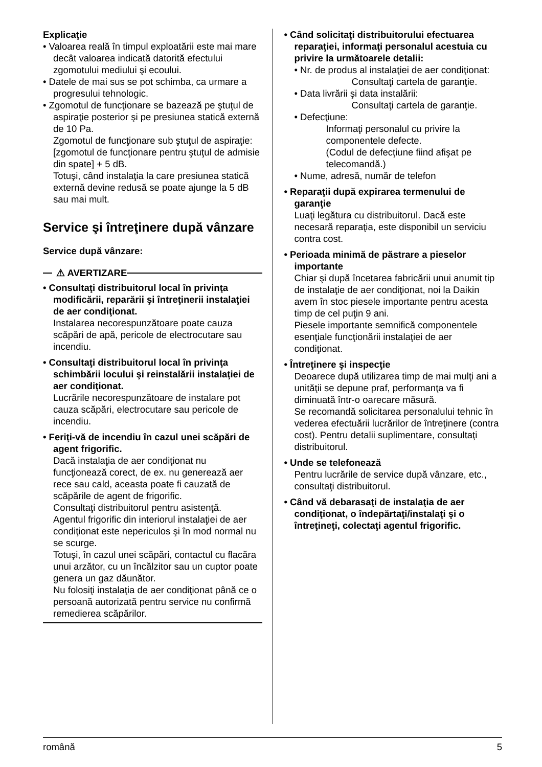Explicaţie
• Valoarea reală în timpul exploatării este mai mare decât valoarea indicată datorită efectului zgomotului mediului şi ecoului.
• Datele de mai sus se pot schimba, ca urmare a progresului tehnologic.
• Zgomotul de funcţionare se bazează pe ştuţul de aspiraţie posterior şi pe presiunea statică externă de 10 Pa.
Zgomotul de funcţionare sub ştuţul de aspiraţie: [zgomotul de funcţionare pentru ştuţul de admisie din spate] + 5 dB.
Totuşi, când instalaţia la care presiunea statică externă devine redusă se poate ajunge la 5 dB sau mai mult.
Service şi întreţinere după vânzare
Service după vânzare:
⚠ AVERTIZARE
• Consultaţi distribuitorul local în privinţa modificării, reparării şi întreţinerii instalaţiei de aer condiţionat.
Instalarea necorespunzătoare poate cauza scăpări de apă, pericole de electrocutare sau incendiu.
• Consultaţi distribuitorul local în privinţa schimbării locului şi reinstalării instalaţiei de aer condiţionat.
Lucrările necorespunzătoare de instalare pot cauza scăpări, electrocutare sau pericole de incendiu.
• Feriţi-vă de incendiu în cazul unei scăpări de agent frigorific.
Dacă instalaţia de aer condiţionat nu funcţionează corect, de ex. nu generează aer rece sau cald, aceasta poate fi cauzată de scăpările de agent de frigorific.
Consultaţi distribuitorul pentru asistenţă.
Agentul frigorific din interiorul instalaţiei de aer condiţionat este nepericulos şi în mod normal nu se scurge.
Totuşi, în cazul unei scăpări, contactul cu flacăra unui arzător, cu un încălzitor sau un cuptor poate genera un gaz dăunător.
Nu folosiţi instalaţia de aer condiţionat până ce o persoană autorizată pentru service nu confirmă remedierea scăpărilor.
• Când solicitaţi distribuitorului efectuarea reparaţiei, informaţi personalul acestuia cu privire la următoarele detalii:
• Nr. de produs al instalaţiei de aer condiţionat:
Consultaţi cartela de garanţie.
• Data livrării şi data instalării:
Consultaţi cartela de garanţie.
• Defecţiune:
Informaţi personalul cu privire la componentele defecte.
(Codul de defecţiune fiind afişat pe telecomandă.)
• Nume, adresă, număr de telefon
• Reparaţii după expirarea termenului de garanţie
Luaţi legătura cu distribuitorul. Dacă este necesară reparaţia, este disponibil un serviciu contra cost.
• Perioada minimă de păstrare a pieselor importante
Chiar şi după încetarea fabricării unui anumit tip de instalaţie de aer condiţionat, noi la Daikin avem în stoc piesele importante pentru acesta timp de cel puţin 9 ani.
Piesele importante semnifică componentele esenţiale funcţionării instalaţiei de aer condiţionat.
• Întreţinere şi inspecţie
Deoarece după utilizarea timp de mai mulţi ani a unităţii se depune praf, performanţa va fi diminuată într-o oarecare măsură.
Se recomandă solicitarea personalului tehnic în vederea efectuării lucrărilor de întreţinere (contra cost). Pentru detalii suplimentare, consultaţi distribuitorul.
• Unde se telefonează
Pentru lucrările de service după vânzare, etc., consultaţi distribuitorul.
• Când vă debarasaţi de instalaţia de aer condiţionat, o îndepărtaţi/instalaţi şi o întreţineţi, colectaţi agentul frigorific.
română 5